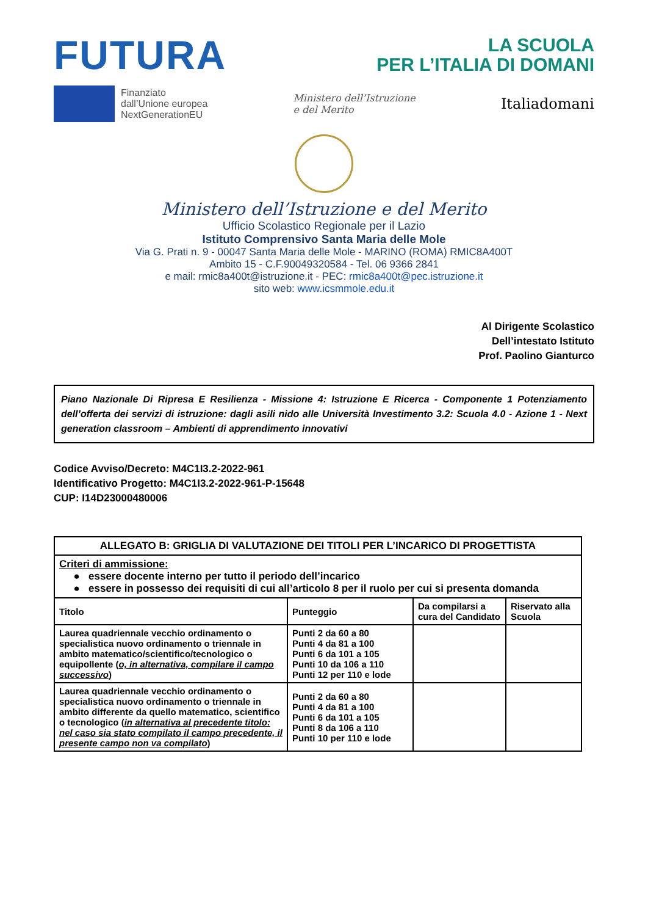FUTURA
LA SCUOLA
PER L’ITALIA DI DOMANI
Finanziato
dall’Unione europea
NextGenerationEU
Ministero dell’Istruzione
e del Merito
Italiadomani
Ministero dell’Istruzione e del Merito
Ufficio Scolastico Regionale per il Lazio
Istituto Comprensivo Santa Maria delle Mole
Via G. Prati n. 9 - 00047 Santa Maria delle Mole - MARINO (ROMA) RMIC8A400T
Ambito 15 - C.F.90049320584 - Tel. 06 9366 2841
e mail: rmic8a400t@istruzione.it - PEC: rmic8a400t@pec.istruzione.it
sito web: www.icsmmole.edu.it
Al Dirigente Scolastico
Dell’intestato Istituto
Prof. Paolino Gianturco
Piano Nazionale Di Ripresa E Resilienza - Missione 4: Istruzione E Ricerca - Componente 1 Potenziamento dell’offerta dei servizi di istruzione: dagli asili nido alle Università Investimento 3.2: Scuola 4.0 - Azione 1 - Next generation classroom – Ambienti di apprendimento innovativi
Codice Avviso/Decreto: M4C1I3.2-2022-961
Identificativo Progetto: M4C1I3.2-2022-961-P-15648
CUP: I14D23000480006
| ALLEGATO B: GRIGLIA DI VALUTAZIONE DEI TITOLI PER L’INCARICO DI PROGETTISTA | | | |
| --- | --- | --- | --- |
| Criteri di ammissione: ● essere docente interno per tutto il periodo dell’incarico ● essere in possesso dei requisiti di cui all’articolo 8 per il ruolo per cui si presenta domanda | | | |
| Titolo | Punteggio | Da compilarsi a cura del Candidato | Riservato alla Scuola |
| Laurea quadriennale vecchio ordinamento o specialistica nuovo ordinamento o triennale in ambito matematico/scientifico/tecnologico o equipollente ( o, in alternativa, compilare il campo successivo ) | Punti 2 da 60 a 80 Punti 4 da 81 a 100 Punti 6 da 101 a 105 Punti 10 da 106 a 110 Punti 12 per 110 e lode | | |
| Laurea quadriennale vecchio ordinamento o specialistica nuovo ordinamento o triennale in ambito differente da quello matematico, scientifico o tecnologico ( in alternativa al precedente titolo: nel caso sia stato compilato il campo precedente, il presente campo non va compilato ) | Punti 2 da 60 a 80 Punti 4 da 81 a 100 Punti 6 da 101 a 105 Punti 8 da 106 a 110 Punti 10 per 110 e lode | | |